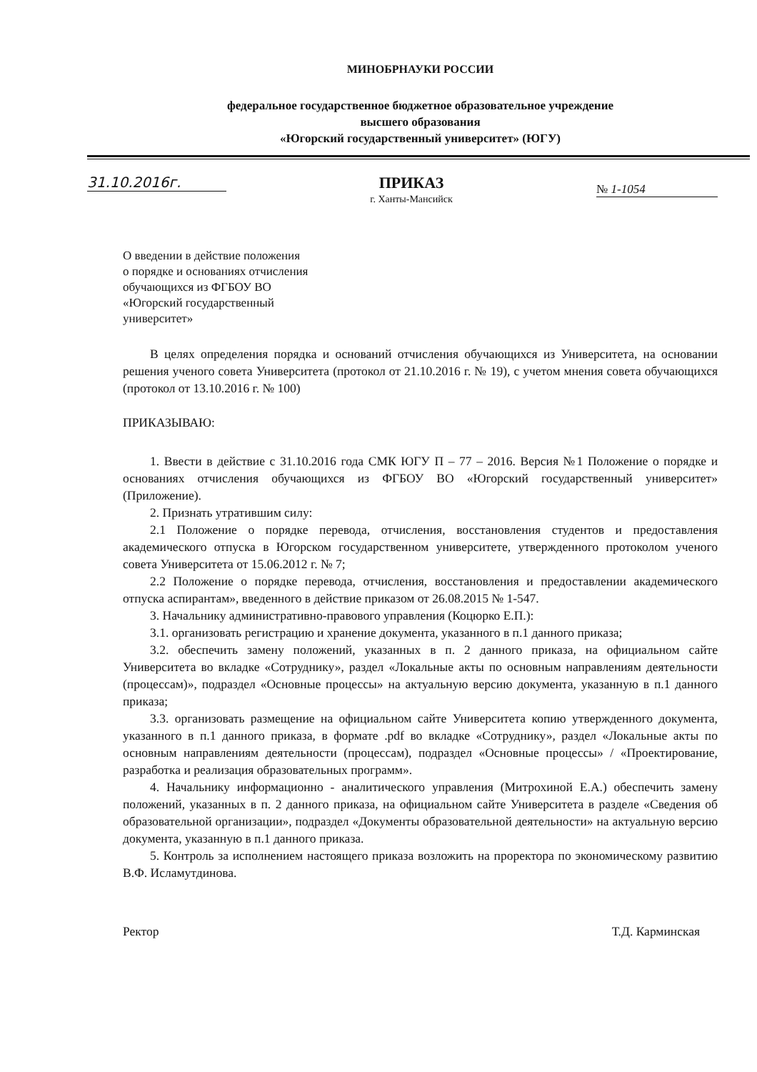МИНОБРНАУКИ РОССИИ
федеральное государственное бюджетное образовательное учреждение
высшего образования
«Югорский государственный университет» (ЮГУ)
31.10.2016г. ПРИКАЗ
г. Ханты-Мансийск
№ 1-1054
О введении в действие положения
о порядке и основаниях отчисления
обучающихся из ФГБОУ ВО
«Югорский государственный
университет»
В целях определения порядка и оснований отчисления обучающихся из Университета, на основании решения ученого совета Университета (протокол от 21.10.2016 г. № 19), с учетом мнения совета обучающихся (протокол от 13.10.2016 г. № 100)
ПРИКАЗЫВАЮ:
1. Ввести в действие с 31.10.2016 года СМК ЮГУ П – 77 – 2016. Версия №1 Положение о порядке и основаниях отчисления обучающихся из ФГБОУ ВО «Югорский государственный университет» (Приложение).
2. Признать утратившим силу:
2.1 Положение о порядке перевода, отчисления, восстановления студентов и предоставления академического отпуска в Югорском государственном университете, утвержденного протоколом ученого совета Университета от 15.06.2012 г. № 7;
2.2 Положение о порядке перевода, отчисления, восстановления и предоставлении академического отпуска аспирантам», введенного в действие приказом от 26.08.2015 № 1-547.
3. Начальнику административно-правового управления (Коцюрко Е.П.):
3.1. организовать регистрацию и хранение документа, указанного в п.1 данного приказа;
3.2. обеспечить замену положений, указанных в п. 2 данного приказа, на официальном сайте Университета во вкладке «Сотруднику», раздел «Локальные акты по основным направлениям деятельности (процессам)», подраздел «Основные процессы» на актуальную версию документа, указанную в п.1 данного приказа;
3.3. организовать размещение на официальном сайте Университета копию утвержденного документа, указанного в п.1 данного приказа, в формате .pdf во вкладке «Сотруднику», раздел «Локальные акты по основным направлениям деятельности (процессам), подраздел «Основные процессы» / «Проектирование, разработка и реализация образовательных программ».
4. Начальнику информационно - аналитического управления (Митрохиной Е.А.) обеспечить замену положений, указанных в п. 2 данного приказа, на официальном сайте Университета в разделе «Сведения об образовательной организации», подраздел «Документы образовательной деятельности» на актуальную версию документа, указанную в п.1 данного приказа.
5. Контроль за исполнением настоящего приказа возложить на проректора по экономическому развитию В.Ф. Исламутдинова.
Ректор Т.Д. Карминская